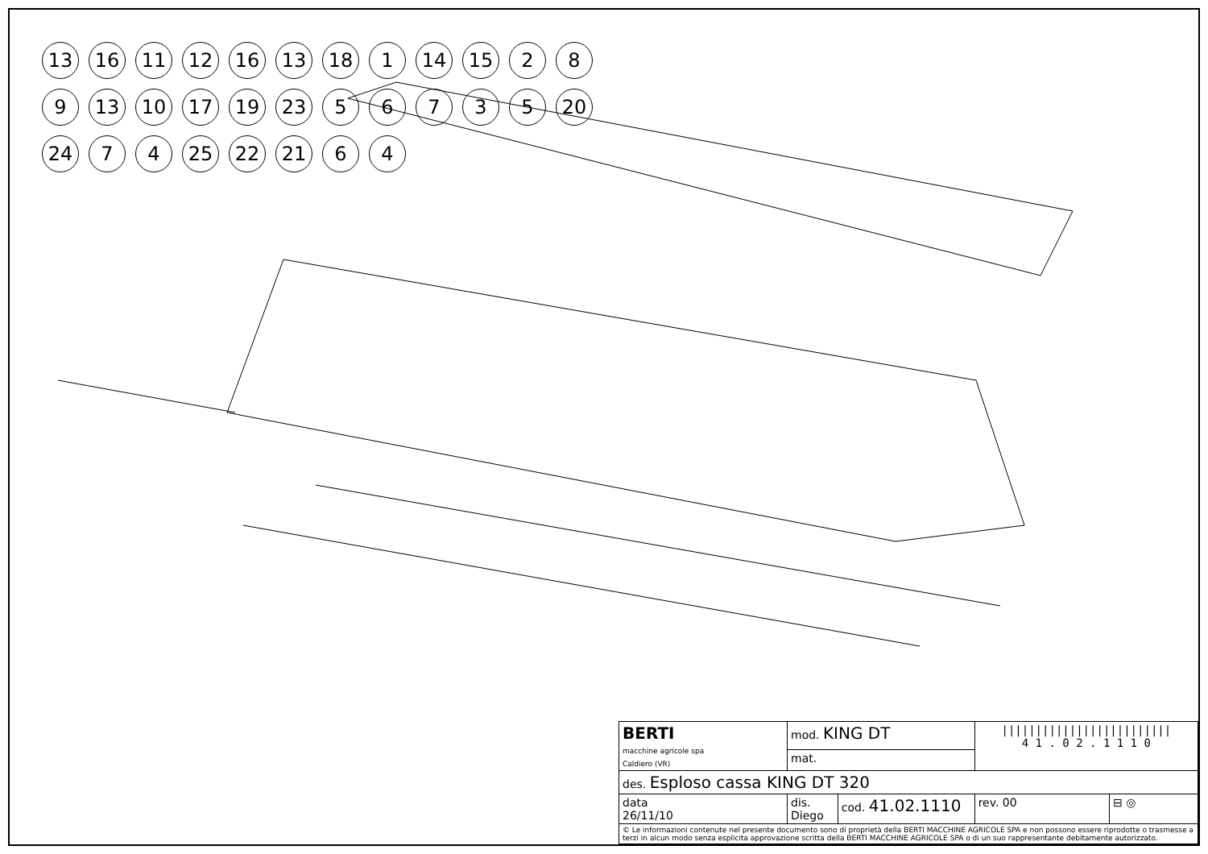13
16
11
12
16
13
18
1
14
15
2
8
9
13
10
17
19
23
5
6
7
3
5
20
24
7
4
25
22
21
6
4
| BERTI macchine agricole spa Caldiero (VR) | mod. KING DT | | ///////////////////////// 4 1 . 0 2 . 1 1 1 0 | |
| | mat. | | | |
| des. Esploso cassa KING DT 320 | | | | |
| data 26/11/10 | dis. Diego | cod. 41.02.1110 | rev. 00 | ⊟ ◎ |
| © Le informazioni contenute nel presente documento sono di proprietà della BERTI MACCHINE AGRICOLE SPA e non possono essere riprodotte o trasmesse a terzi in alcun modo senza esplicita approvazione scritta della BERTI MACCHINE AGRICOLE SPA o di un suo rappresentante debitamente autorizzato. | | | | |